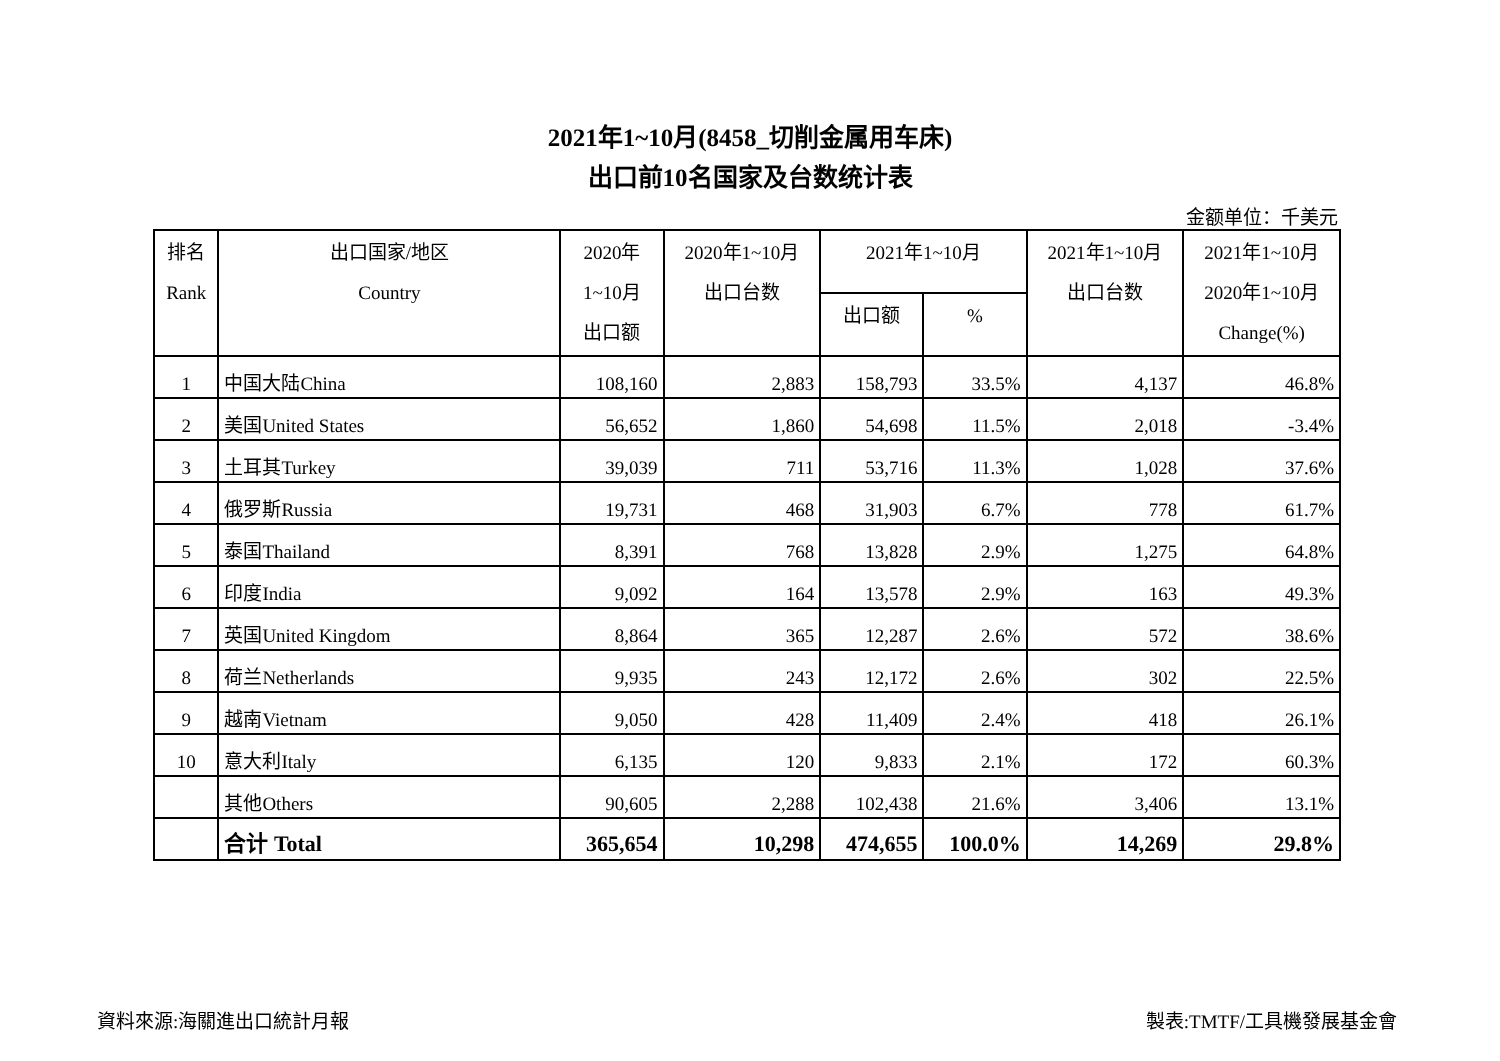2021年1~10月(8458_切削金属用车床)
出口前10名国家及台数统计表
金额单位：千美元
| 排名 Rank | 出口国家/地区 Country | 2020年 1~10月 出口额 | 2020年1~10月 出口台数 | 2021年1~10月 | | 2021年1~10月 出口台数 | 2021年1~10月 2020年1~10月 Change(%) |
| --- | --- | --- | --- | --- | --- | --- | --- |
| | | | | 出口额 | % | | |
| 1 | 中国大陆China | 108,160 | 2,883 | 158,793 | 33.5% | 4,137 | 46.8% |
| 2 | 美国United States | 56,652 | 1,860 | 54,698 | 11.5% | 2,018 | -3.4% |
| 3 | 土耳其Turkey | 39,039 | 711 | 53,716 | 11.3% | 1,028 | 37.6% |
| 4 | 俄罗斯Russia | 19,731 | 468 | 31,903 | 6.7% | 778 | 61.7% |
| 5 | 泰国Thailand | 8,391 | 768 | 13,828 | 2.9% | 1,275 | 64.8% |
| 6 | 印度India | 9,092 | 164 | 13,578 | 2.9% | 163 | 49.3% |
| 7 | 英国United Kingdom | 8,864 | 365 | 12,287 | 2.6% | 572 | 38.6% |
| 8 | 荷兰Netherlands | 9,935 | 243 | 12,172 | 2.6% | 302 | 22.5% |
| 9 | 越南Vietnam | 9,050 | 428 | 11,409 | 2.4% | 418 | 26.1% |
| 10 | 意大利Italy | 6,135 | 120 | 9,833 | 2.1% | 172 | 60.3% |
| | 其他Others | 90,605 | 2,288 | 102,438 | 21.6% | 3,406 | 13.1% |
| | 合计 Total | 365,654 | 10,298 | 474,655 | 100.0% | 14,269 | 29.8% |
資料來源:海關進出口統計月報 製表:TMTF/工具機發展基金會